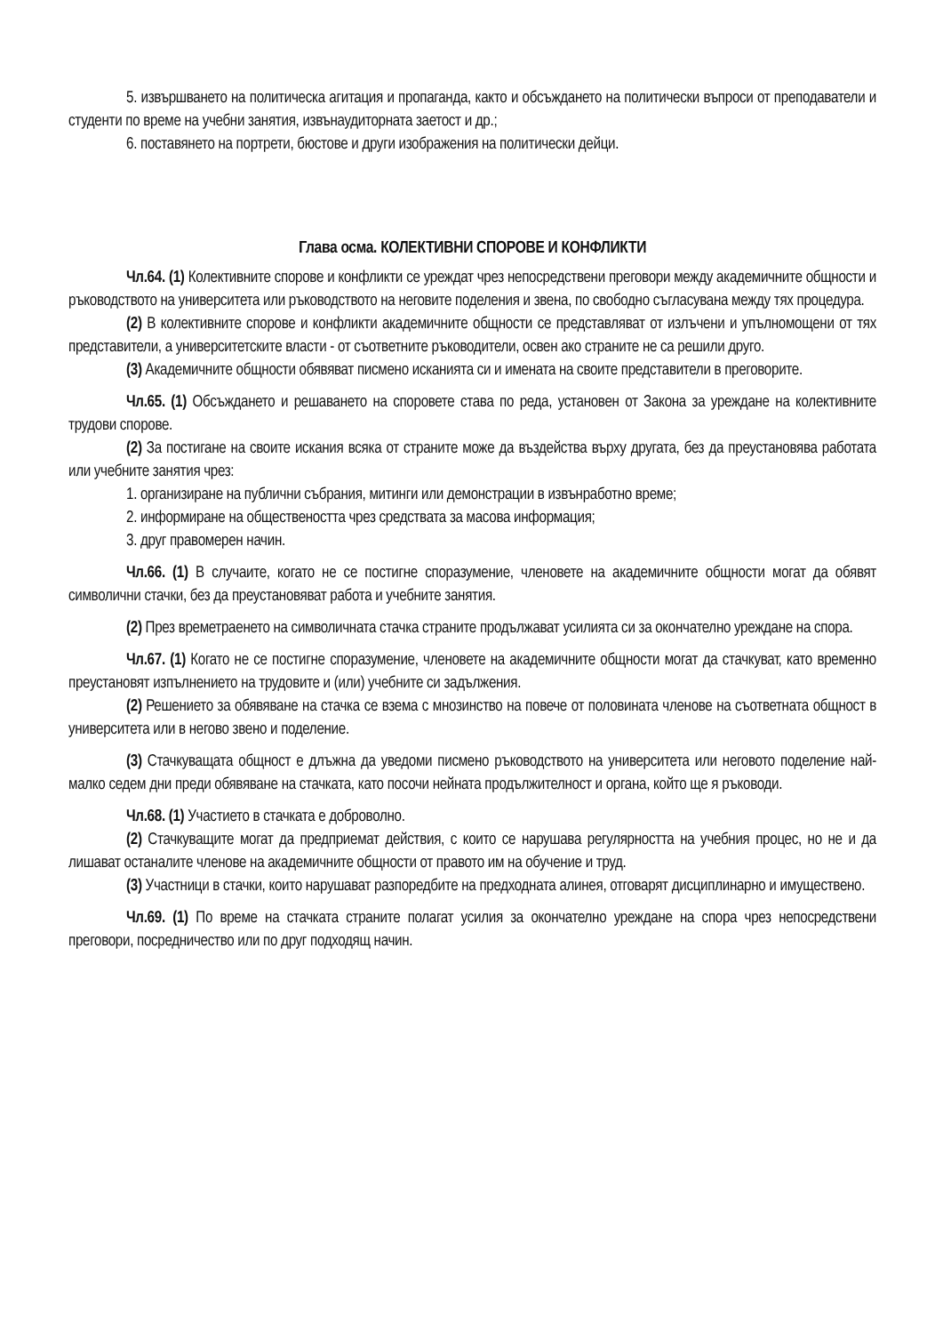5. извършването на политическа агитация и пропаганда, както и обсъждането на политически въпроси от преподаватели и студенти по време на учебни занятия, извънаудиторната заетост и др.;
6. поставянето на портрети, бюстове и други изображения на политически дейци.
Глава осма. КОЛЕКТИВНИ СПОРОВЕ И КОНФЛИКТИ
Чл.64. (1) Колективните спорове и конфликти се уреждат чрез непосредствени преговори между академичните общности и ръководството на университета или ръководството на неговите поделения и звена, по свободно съгласувана между тях процедура.
(2) В колективните спорове и конфликти академичните общности се представляват от излъчени и упълномощени от тях представители, а университетските власти - от съответните ръководители, освен ако страните не са решили друго.
(3) Академичните общности обявяват писмено исканията си и имената на своите представители в преговорите.
Чл.65. (1) Обсъждането и решаването на споровете става по реда, установен от Закона за уреждане на колективните трудови спорове.
(2) За постигане на своите искания всяка от страните може да въздейства върху другата, без да преустановява работата или учебните занятия чрез:
1. организиране на публични събрания, митинги или демонстрации в извънработно време;
2. информиране на обществеността чрез средствата за масова информация;
3. друг правомерен начин.
Чл.66. (1) В случаите, когато не се постигне споразумение, членовете на академичните общности могат да обявят символични стачки, без да преустановяват работа и учебните занятия.
(2) През времетраенето на символичната стачка страните продължават усилията си за окончателно уреждане на спора.
Чл.67. (1) Когато не се постигне споразумение, членовете на академичните общности могат да стачкуват, като временно преустановят изпълнението на трудовите и (или) учебните си задължения.
(2) Решението за обявяване на стачка се взема с мнозинство на повече от половината членове на съответната общност в университета или в негово звено и поделение.
(3) Стачкуващата общност е длъжна да уведоми писмено ръководството на университета или неговото поделение най-малко седем дни преди обявяване на стачката, като посочи нейната продължителност и органа, който ще я ръководи.
Чл.68. (1) Участието в стачката е доброволно.
(2) Стачкуващите могат да предприемат действия, с които се нарушава регулярността на учебния процес, но не и да лишават останалите членове на академичните общности от правото им на обучение и труд.
(3) Участници в стачки, които нарушават разпоредбите на предходната алинея, отговарят дисциплинарно и имуществено.
Чл.69. (1) По време на стачката страните полагат усилия за окончателно уреждане на спора чрез непосредствени преговори, посредничество или по друг подходящ начин.